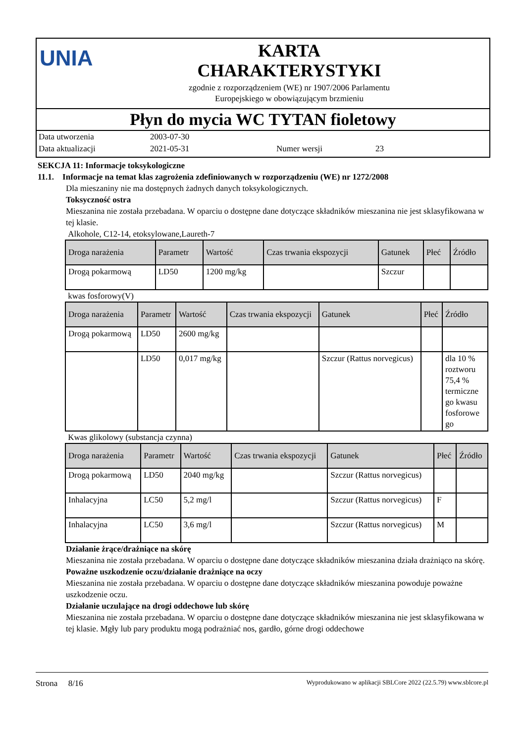UNIA
KARTA
CHARAKTERYSTYKI
zgodnie z rozporządzeniem (WE) nr 1907/2006 Parlamentu
Europejskiego w obowiązującym brzmieniu
Płyn do mycia WC TYTAN fioletowy
Data utworzenia 2003-07-30
Data aktualizacji 2021-05-31 Numer wersji 23
SEKCJA 11: Informacje toksykologiczne
11.1. Informacje na temat klas zagrożenia zdefiniowanych w rozporządzeniu (WE) nr 1272/2008
Dla mieszaniny nie ma dostępnych żadnych danych toksykologicznych.
Toksyczność ostra
Mieszanina nie została przebadana. W oparciu o dostępne dane dotyczące składników mieszanina nie jest sklasyfikowana w tej klasie.
Alkohole, C12-14, etoksylowane,Laureth-7
| Droga narażenia | Parametr | Wartość | Czas trwania ekspozycji | Gatunek | Płeć | Źródło |
| --- | --- | --- | --- | --- | --- | --- |
| Drogą pokarmową | LD50 | 1200 mg/kg | | Szczur | | |
kwas fosforowy(V)
| Droga narażenia | Parametr | Wartość | Czas trwania ekspozycji | Gatunek | Płeć | Źródło |
| --- | --- | --- | --- | --- | --- | --- |
| Drogą pokarmową | LD50 | 2600 mg/kg | | | | |
| | LD50 | 0,017 mg/kg | | Szczur (Rattus norvegicus) | | dla 10 % roztworu 75,4 % termiczne go kwasu fosforowe go |
Kwas glikolowy (substancja czynna)
| Droga narażenia | Parametr | Wartość | Czas trwania ekspozycji | Gatunek | Płeć | Źródło |
| --- | --- | --- | --- | --- | --- | --- |
| Drogą pokarmową | LD50 | 2040 mg/kg | | Szczur (Rattus norvegicus) | | |
| Inhalacyjna | LC50 | 5,2 mg/l | | Szczur (Rattus norvegicus) | F | |
| Inhalacyjna | LC50 | 3,6 mg/l | | Szczur (Rattus norvegicus) | M | |
Działanie żrące/drażniące na skórę
Mieszanina nie została przebadana. W oparciu o dostępne dane dotyczące składników mieszanina działa drażniąco na skórę.
Poważne uszkodzenie oczu/działanie drażniące na oczy
Mieszanina nie została przebadana. W oparciu o dostępne dane dotyczące składników mieszanina powoduje poważne uszkodzenie oczu.
Działanie uczulające na drogi oddechowe lub skórę
Mieszanina nie została przebadana. W oparciu o dostępne dane dotyczące składników mieszanina nie jest sklasyfikowana w tej klasie. Mgły lub pary produktu mogą podrażniać nos, gardło, górne drogi oddechowe
Strona 8/16 Wyprodukowano w aplikacji SBLCore 2022 (22.5.79) www.sblcore.pl